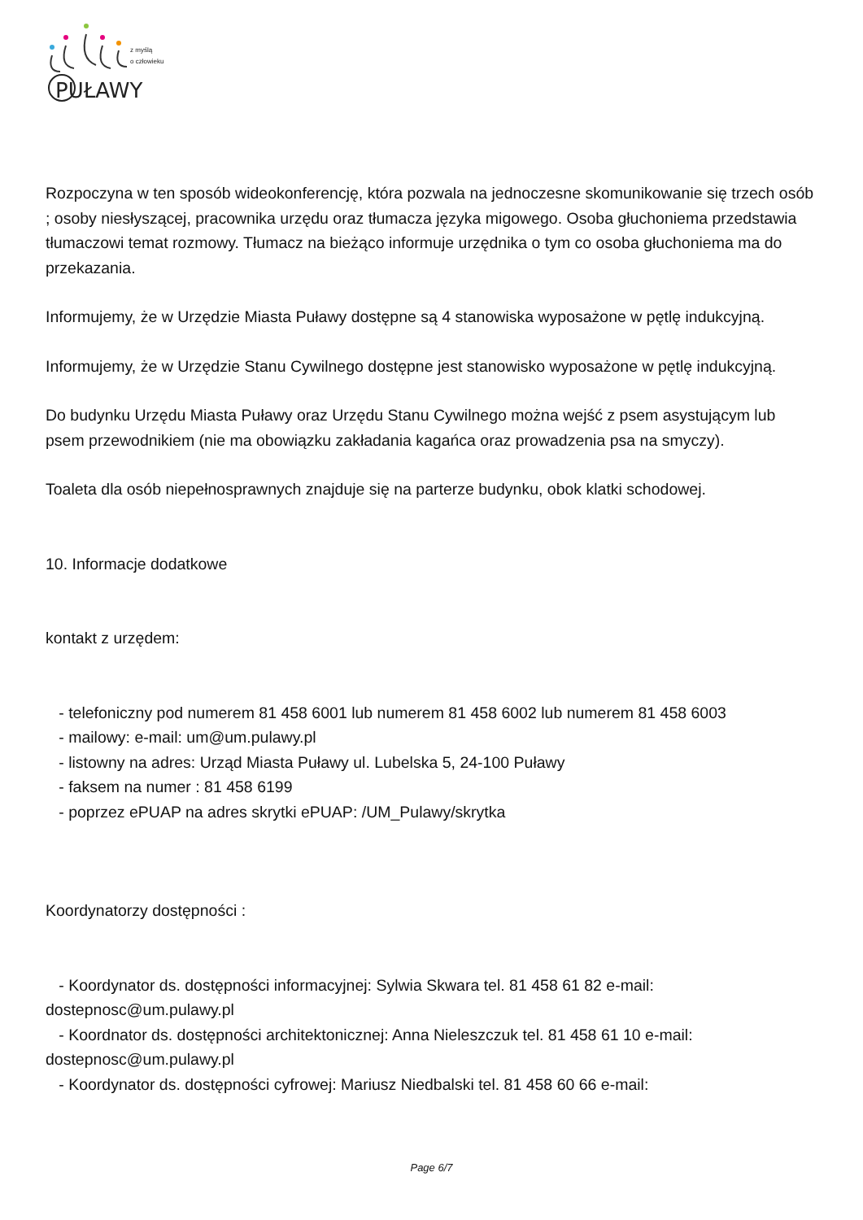PUŁAWY
z myślą
o człowieku
Rozpoczyna w ten sposób wideokonferencję, która pozwala na jednoczesne skomunikowanie się trzech osób ; osoby niesłyszącej, pracownika urzędu oraz tłumacza języka migowego. Osoba głuchoniema przedstawia tłumaczowi temat rozmowy. Tłumacz na bieżąco informuje urzędnika o tym co osoba głuchoniema ma do przekazania.
Informujemy, że w Urzędzie Miasta Puławy dostępne są 4 stanowiska wyposażone w pętlę indukcyjną.
Informujemy, że w Urzędzie Stanu Cywilnego dostępne jest stanowisko wyposażone w pętlę indukcyjną.
Do budynku Urzędu Miasta Puławy oraz Urzędu Stanu Cywilnego można wejść z psem asystującym lub psem przewodnikiem (nie ma obowiązku zakładania kagańca oraz prowadzenia psa na smyczy).
Toaleta dla osób niepełnosprawnych znajduje się na parterze budynku, obok klatki schodowej.
10. Informacje dodatkowe
kontakt z urzędem:
- telefoniczny pod numerem 81 458 6001 lub numerem 81 458 6002 lub numerem 81 458 6003
- mailowy: e-mail: um@um.pulawy.pl
- listowny na adres: Urząd Miasta Puławy ul. Lubelska 5, 24-100 Puławy
- faksem na numer : 81 458 6199
- poprzez ePUAP na adres skrytki ePUAP: /UM_Pulawy/skrytka
Koordynatorzy dostępności :
- Koordynator ds. dostępności informacyjnej: Sylwia Skwara tel. 81 458 61 82 e-mail: dostepnosc@um.pulawy.pl
- Koordnator ds. dostępności architektonicznej: Anna Nieleszczuk tel. 81 458 61 10 e-mail: dostepnosc@um.pulawy.pl
- Koordynator ds. dostępności cyfrowej: Mariusz Niedbalski tel. 81 458 60 66 e-mail:
Page 6/7